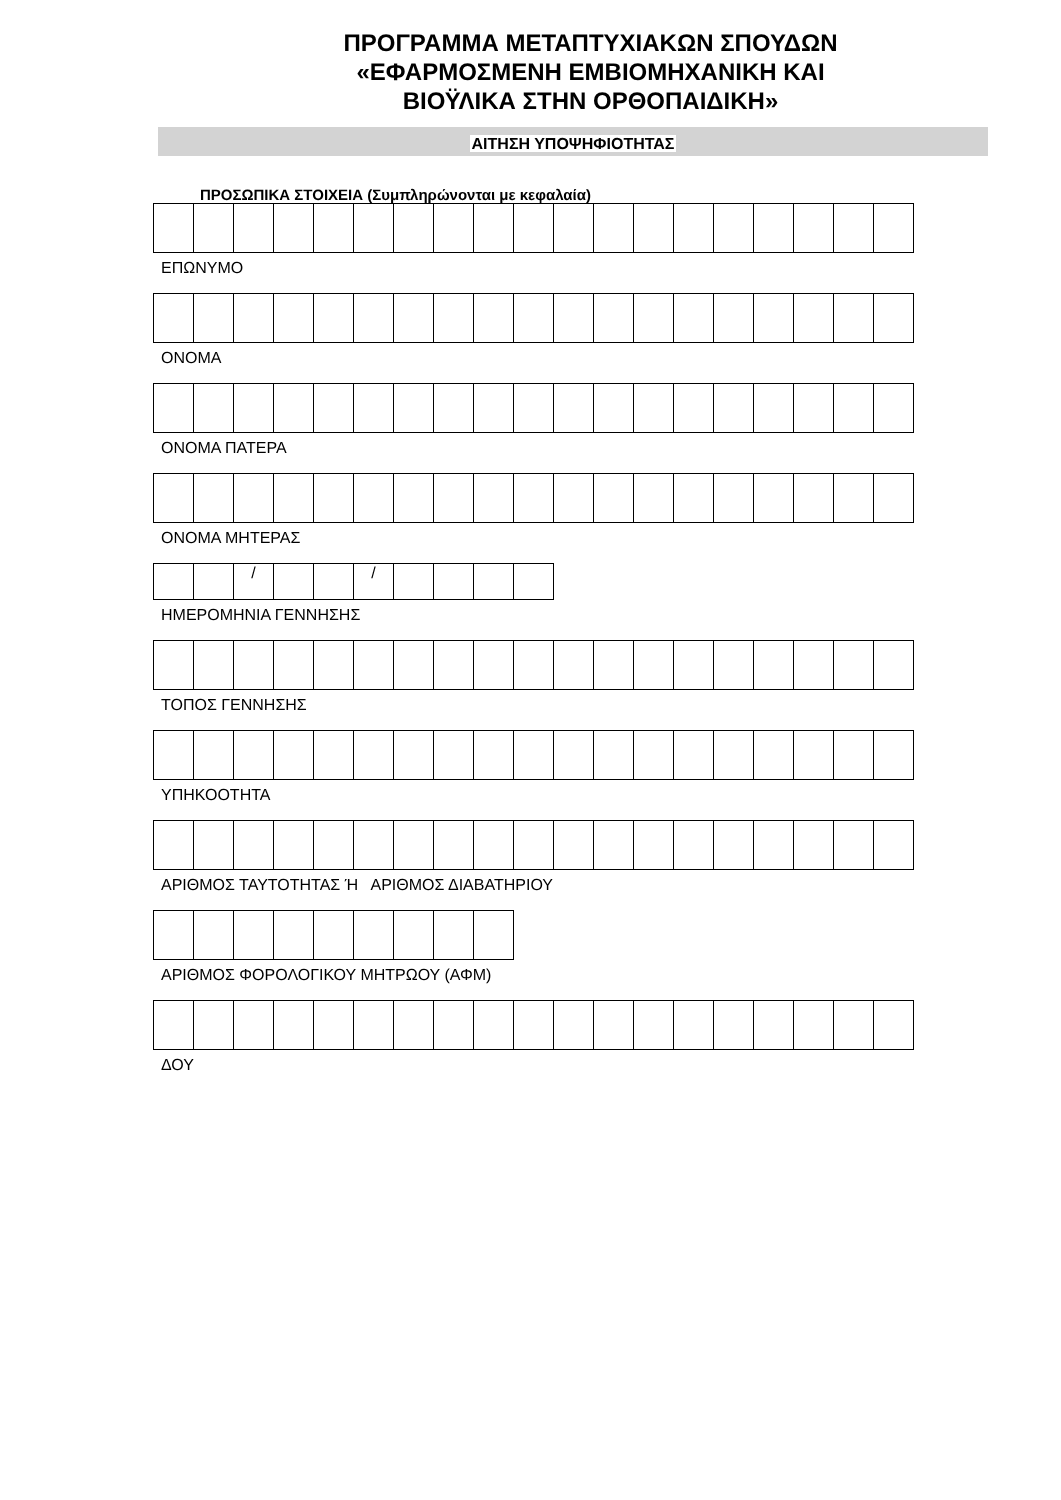ΠΡΟΓΡΑΜΜΑ ΜΕΤΑΠΤΥΧΙΑΚΩΝ ΣΠΟΥΔΩΝ
«ΕΦΑΡΜΟΣΜΕΝΗ ΕΜΒΙΟΜΗΧΑΝΙΚΗ ΚΑΙ
ΒΙΟΫΛΙΚΑ ΣΤΗΝ ΟΡΘΟΠΑΙΔΙΚΗ»
ΑΙΤΗΣΗ ΥΠΟΨΗΦΙΟΤΗΤΑΣ
ΠΡΟΣΩΠΙΚΑ ΣΤΟΙΧΕΙΑ (Συμπληρώνονται με κεφαλαία)
ΕΠΩΝΥΜΟ
ΟΝΟΜΑ
ΟΝΟΜΑ ΠΑΤΕΡΑ
ΟΝΟΜΑ ΜΗΤΕΡΑΣ
| | | / | | | / | | | | |
ΗΜΕΡΟΜΗΝΙΑ ΓΕΝΝΗΣΗΣ
ΤΟΠΟΣ ΓΕΝΝΗΣΗΣ
ΥΠΗΚΟΟΤΗΤΑ
ΑΡΙΘΜΟΣ ΤΑΥΤΟΤΗΤΑΣ Ή ΑΡΙΘΜΟΣ ΔΙΑΒΑΤΗΡΙΟΥ
ΑΡΙΘΜΟΣ ΦΟΡΟΛΟΓΙΚΟΥ ΜΗΤΡΩΟΥ (ΑΦΜ)
ΔΟΥ